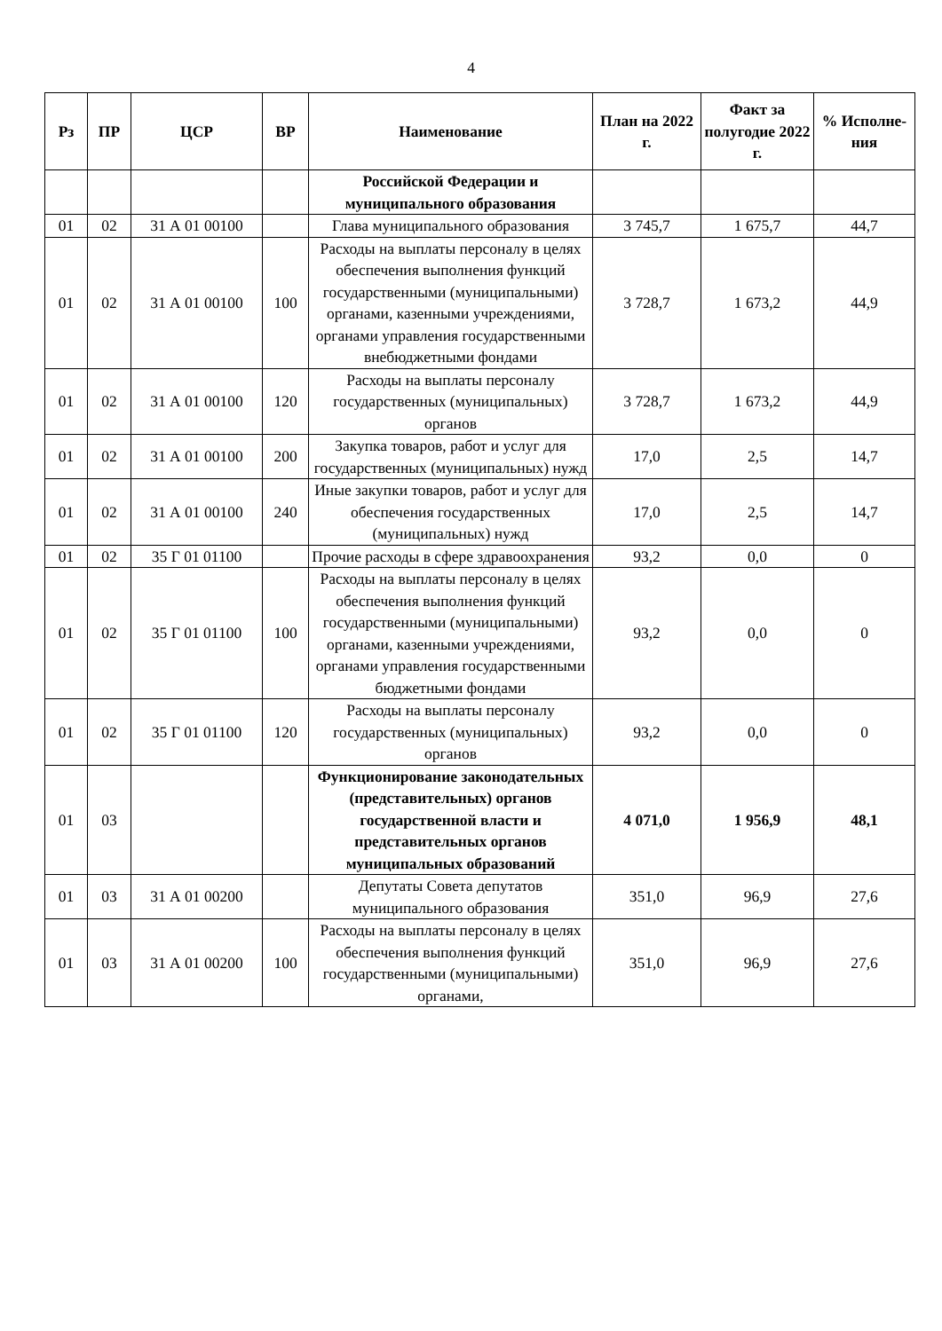4
| Рз | ПР | ЦСР | ВР | Наименование | План на 2022 г. | Факт за полугодие 2022 г. | % Исполне-ния |
| --- | --- | --- | --- | --- | --- | --- | --- |
| | | | | Российской Федерации и муниципального образования | | | |
| 01 | 02 | 31 А 01 00100 | | Глава муниципального образования | 3 745,7 | 1 675,7 | 44,7 |
| 01 | 02 | 31 А 01 00100 | 100 | Расходы на выплаты персоналу в целях обеспечения выполнения функций государственными (муниципальными) органами, казенными учреждениями, органами управления государственными внебюджетными фондами | 3 728,7 | 1 673,2 | 44,9 |
| 01 | 02 | 31 А 01 00100 | 120 | Расходы на выплаты персоналу государственных (муниципальных) органов | 3 728,7 | 1 673,2 | 44,9 |
| 01 | 02 | 31 А 01 00100 | 200 | Закупка товаров, работ и услуг для государственных (муниципальных) нужд | 17,0 | 2,5 | 14,7 |
| 01 | 02 | 31 А 01 00100 | 240 | Иные закупки товаров, работ и услуг для обеспечения государственных (муниципальных) нужд | 17,0 | 2,5 | 14,7 |
| 01 | 02 | 35 Г 01 01100 | | Прочие расходы в сфере здравоохранения | 93,2 | 0,0 | 0 |
| 01 | 02 | 35 Г 01 01100 | 100 | Расходы на выплаты персоналу в целях обеспечения выполнения функций государственными (муниципальными) органами, казенными учреждениями, органами управления государственными бюджетными фондами | 93,2 | 0,0 | 0 |
| 01 | 02 | 35 Г 01 01100 | 120 | Расходы на выплаты персоналу государственных (муниципальных) органов | 93,2 | 0,0 | 0 |
| 01 | 03 | | | Функционирование законодательных (представительных) органов государственной власти и представительных органов муниципальных образований | 4 071,0 | 1 956,9 | 48,1 |
| 01 | 03 | 31 А 01 00200 | | Депутаты Совета депутатов муниципального образования | 351,0 | 96,9 | 27,6 |
| 01 | 03 | 31 А 01 00200 | 100 | Расходы на выплаты персоналу в целях обеспечения выполнения функций государственными (муниципальными) органами, | 351,0 | 96,9 | 27,6 |